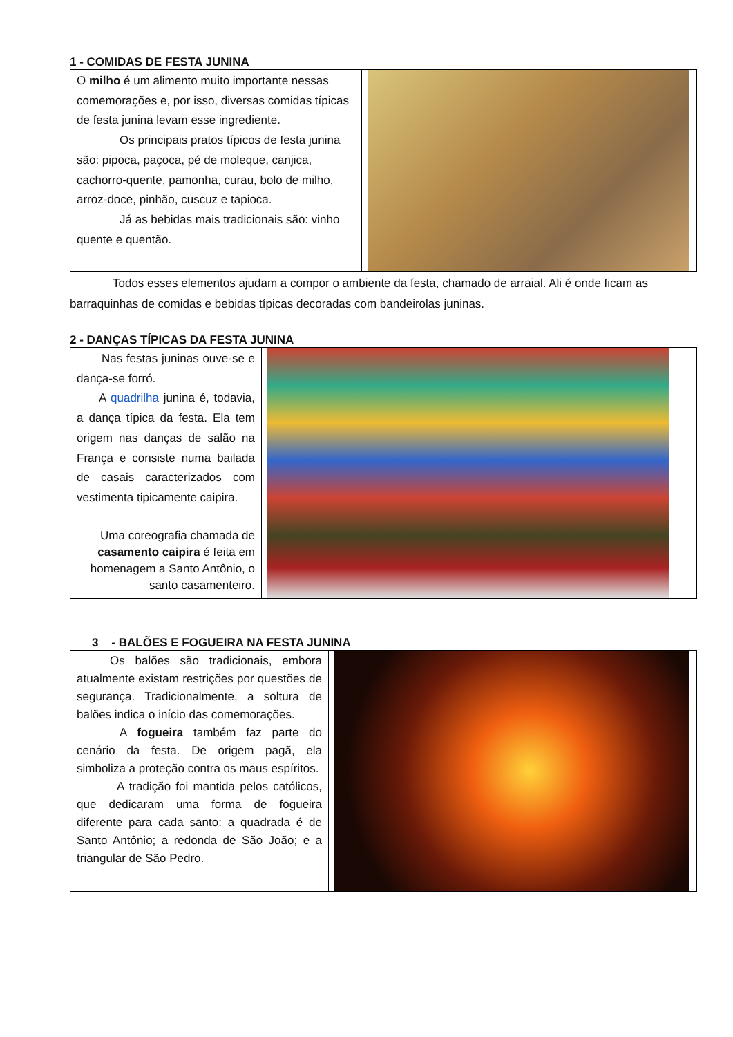1 - COMIDAS DE FESTA JUNINA
| O milho é um alimento muito importante nessas comemorações e, por isso, diversas comidas típicas de festa junina levam esse ingrediente. Os principais pratos típicos de festa junina são: pipoca, paçoca, pé de moleque, canjica, cachorro-quente, pamonha, curau, bolo de milho, arroz-doce, pinhão, cuscuz e tapioca. Já as bebidas mais tradicionais são: vinho quente e quentão. | |
Todos esses elementos ajudam a compor o ambiente da festa, chamado de arraial. Ali é onde ficam as barraquinhas de comidas e bebidas típicas decoradas com bandeirolas juninas.
2 - DANÇAS TÍPICAS DA FESTA JUNINA
| Nas festas juninas ouve-se e dança-se forró. A quadrilha junina é, todavia, a dança típica da festa. Ela tem origem nas danças de salão na França e consiste numa bailada de casais caracterizados com vestimenta tipicamente caipira. Uma coreografia chamada de casamento caipira é feita em homenagem a Santo Antônio, o santo casamenteiro. | |
3 - BALÕES E FOGUEIRA NA FESTA JUNINA
| Os balões são tradicionais, embora atualmente existam restrições por questões de segurança. Tradicionalmente, a soltura de balões indica o início das comemorações. A fogueira também faz parte do cenário da festa. De origem pagã, ela simboliza a proteção contra os maus espíritos. A tradição foi mantida pelos católicos, que dedicaram uma forma de fogueira diferente para cada santo: a quadrada é de Santo Antônio; a redonda de São João; e a triangular de São Pedro. | |